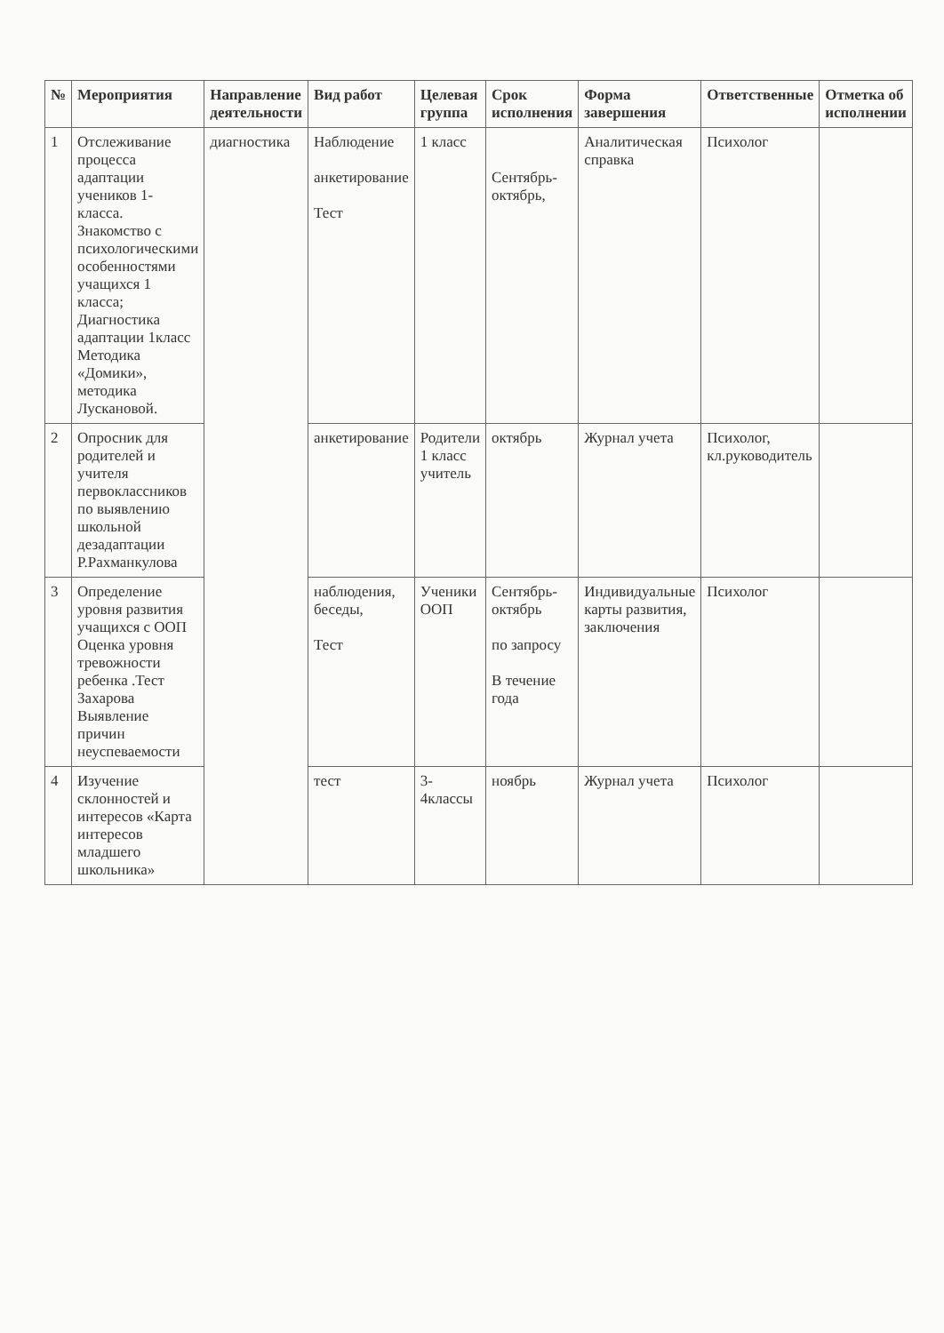| № | Мероприятия | Направление деятельности | Вид работ | Целевая группа | Срок исполнения | Форма завершения | Ответственные | Отметка об исполнении |
| --- | --- | --- | --- | --- | --- | --- | --- | --- |
| 1 | Отслеживание процесса адаптации учеников 1- класса. Знакомство с психологическими особенностями учащихся 1 класса; Диагностика адаптации 1класс Методика «Домики», методика Лускановой. | диагностика | Наблюдение анкетирование Тест | 1 класс | Сентябрь-октябрь, | Аналитическая справка | Психолог | |
| 2 | Опросник для родителей и учителя первоклассников по выявлению школьной дезадаптации Р.Рахманкулова | | анкетирование | Родители 1 класс учитель | октябрь | Журнал учета | Психолог, кл.руководитель | |
| 3 | Определение уровня развития учащихся с ООП Оценка уровня тревожности ребенка .Тест Захарова Выявление причин неуспеваемости | | наблюдения, беседы, Тест | Ученики ООП | Сентябрь-октябрь по запросу В течение года | Индивидуальные карты развития, заключения | Психолог | |
| 4 | Изучение склонностей и интересов «Карта интересов младшего школьника» | | тест | 3-4классы | ноябрь | Журнал учета | Психолог | |